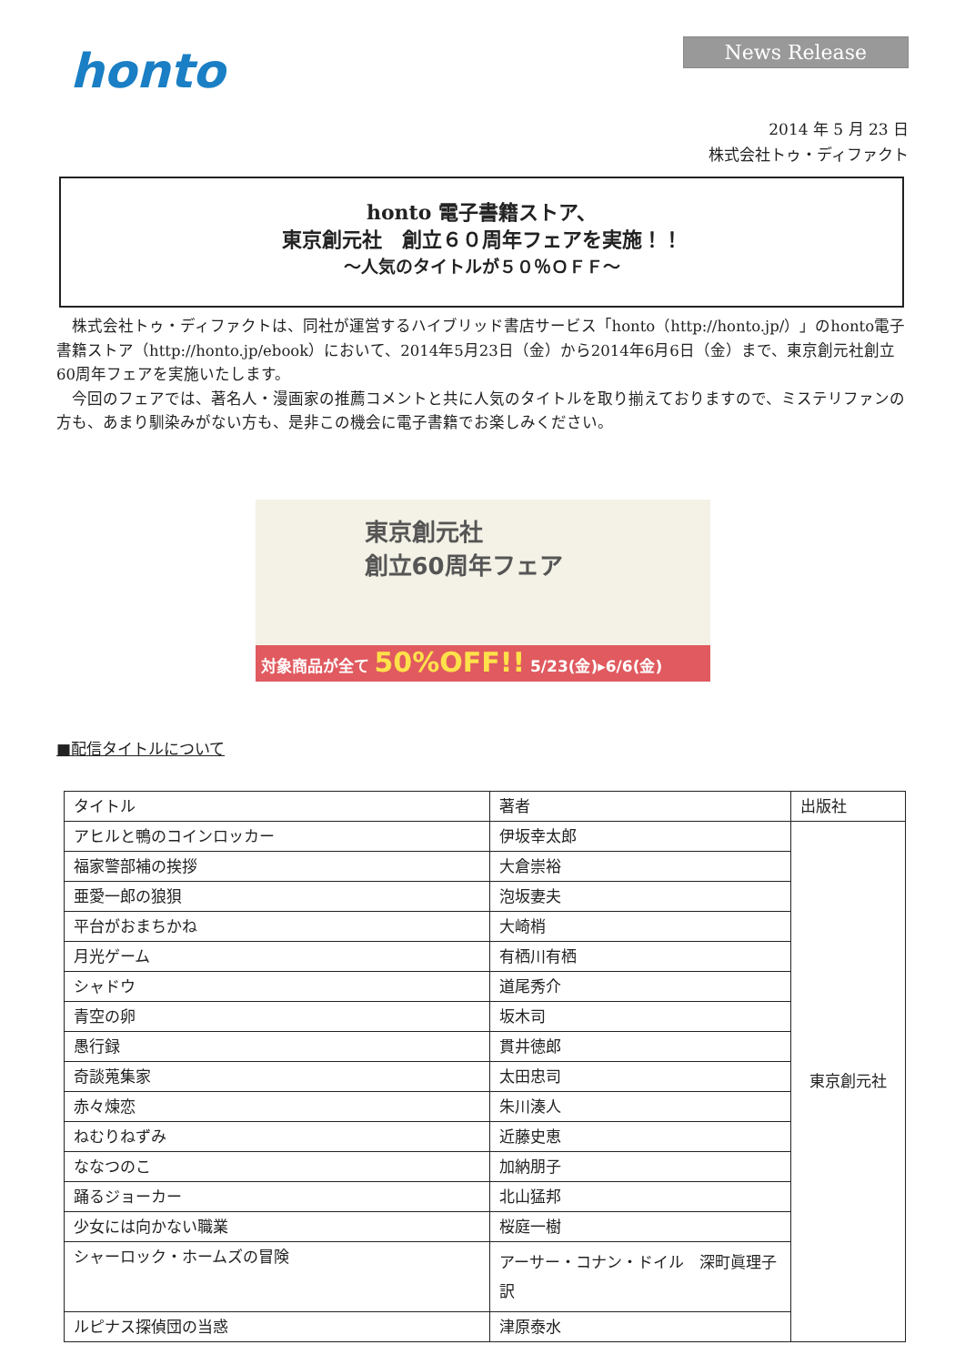honto
News Release
2014 年 5 月 23 日
株式会社トゥ・ディファクト
honto 電子書籍ストア、
東京創元社　創立６０周年フェアを実施！！
～人気のタイトルが５０％ＯＦＦ～
株式会社トゥ・ディファクトは、同社が運営するハイブリッド書店サービス「honto（http://honto.jp/）」のhonto電子書籍ストア（http://honto.jp/ebook）において、2014年5月23日（金）から2014年6月6日（金）まで、東京創元社創立60周年フェアを実施いたします。
今回のフェアでは、著名人・漫画家の推薦コメントと共に人気のタイトルを取り揃えておりますので、ミステリファンの方も、あまり馴染みがない方も、是非この機会に電子書籍でお楽しみください。
東京創元社
創立60周年フェア
対象商品が全て 50%OFF!! 5/23(金)▸6/6(金)
■配信タイトルについて
| タイトル | 著者 | 出版社 |
| アヒルと鴨のコインロッカー | 伊坂幸太郎 | 東京創元社 |
| 福家警部補の挨拶 | 大倉崇裕 | |
| 亜愛一郎の狼狽 | 泡坂妻夫 | |
| 平台がおまちかね | 大崎梢 | |
| 月光ゲーム | 有栖川有栖 | |
| シャドウ | 道尾秀介 | |
| 青空の卵 | 坂木司 | |
| 愚行録 | 貫井徳郎 | |
| 奇談蒐集家 | 太田忠司 | |
| 赤々煉恋 | 朱川湊人 | |
| ねむりねずみ | 近藤史恵 | |
| ななつのこ | 加納朋子 | |
| 踊るジョーカー | 北山猛邦 | |
| 少女には向かない職業 | 桜庭一樹 | |
| シャーロック・ホームズの冒険 | アーサー・コナン・ドイル 深町眞理子 訳 | |
| ルピナス探偵団の当惑 | 津原泰水 | |